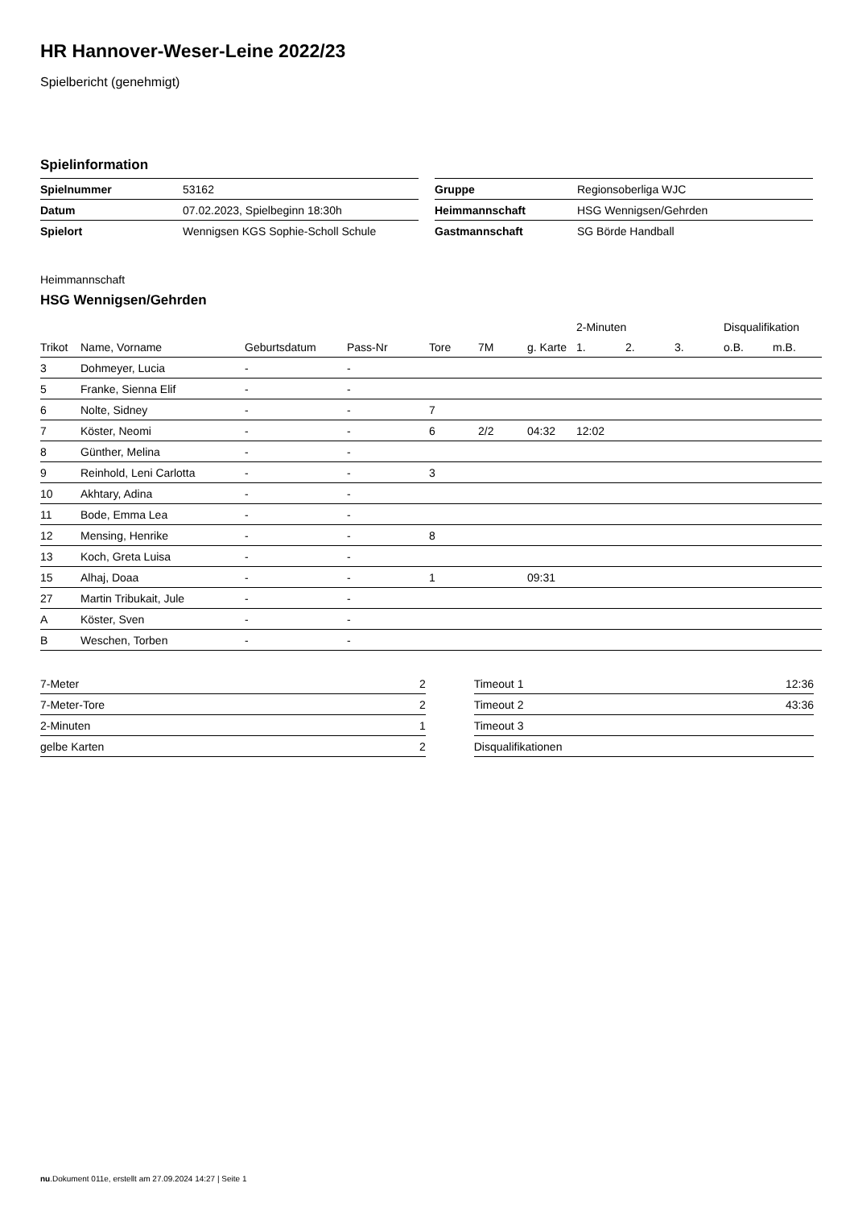HR Hannover-Weser-Leine 2022/23
Spielbericht (genehmigt)
Spielinformation
| Spielnummer | 53162 |
| Datum | 07.02.2023, Spielbeginn 18:30h |
| Spielort | Wennigsen KGS Sophie-Scholl Schule |
| Gruppe | Regionsoberliga WJC |
| Heimmannschaft | HSG Wennigsen/Gehrden |
| Gastmannschaft | SG Börde Handball |
Heimmannschaft
HSG Wennigsen/Gehrden
| | | | | | | | 2-Minuten | | | Disqualifikation | |
| --- | --- | --- | --- | --- | --- | --- | --- | --- | --- | --- | --- |
| Trikot | Name, Vorname | Geburtsdatum | Pass-Nr | Tore | 7M | g. Karte | 1. | 2. | 3. | o.B. | m.B. |
| 3 | Dohmeyer, Lucia | - | - | | | | | | | | |
| 5 | Franke, Sienna Elif | - | - | | | | | | | | |
| 6 | Nolte, Sidney | - | - | 7 | | | | | | | |
| 7 | Köster, Neomi | - | - | 6 | 2/2 | 04:32 | 12:02 | | | | |
| 8 | Günther, Melina | - | - | | | | | | | | |
| 9 | Reinhold, Leni Carlotta | - | - | 3 | | | | | | | |
| 10 | Akhtary, Adina | - | - | | | | | | | | |
| 11 | Bode, Emma Lea | - | - | | | | | | | | |
| 12 | Mensing, Henrike | - | - | 8 | | | | | | | |
| 13 | Koch, Greta Luisa | - | - | | | | | | | | |
| 15 | Alhaj, Doaa | - | - | 1 | | 09:31 | | | | | |
| 27 | Martin Tribukait, Jule | - | - | | | | | | | | |
| A | Köster, Sven | - | - | | | | | | | | |
| B | Weschen, Torben | - | - | | | | | | | | |
| 7-Meter | 2 |
| 7-Meter-Tore | 2 |
| 2-Minuten | 1 |
| gelbe Karten | 2 |
| Timeout 1 | 12:36 |
| Timeout 2 | 43:36 |
| Timeout 3 | |
| Disqualifikationen | |
nu.Dokument 011e, erstellt am 27.09.2024 14:27 | Seite 1